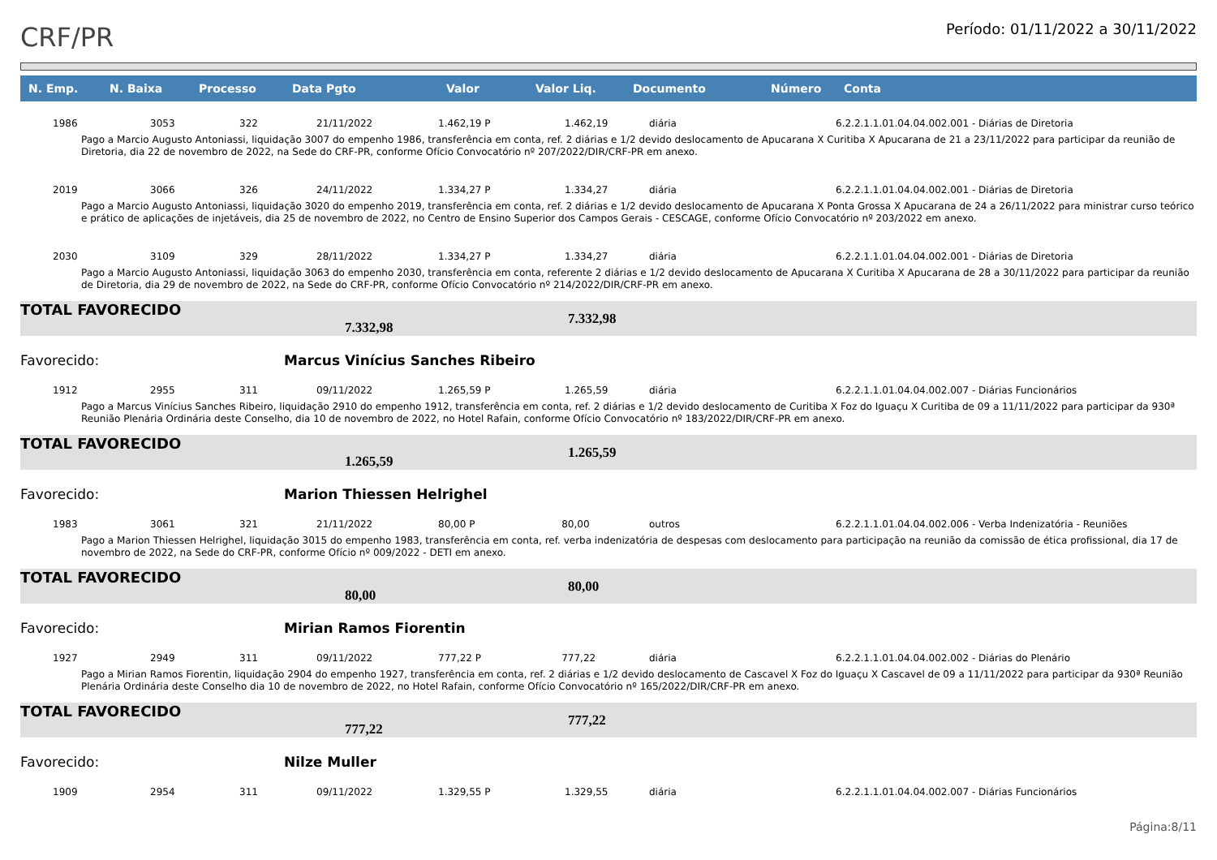CRF/PR
Período: 01/11/2022 a 30/11/2022
| N. Emp. | N. Baixa | Processo | Data Pgto | Valor | Valor Liq. | Documento | Número | Conta |
| --- | --- | --- | --- | --- | --- | --- | --- | --- |
| 1986 | 3053 | 322 | 21/11/2022 | 1.462,19 P 1.462,19 | | diária | | 6.2.2.1.1.01.04.04.002.001 - Diárias de Diretoria |
| Pago a Marcio Augusto Antoniassi, liquidação 3007 do empenho 1986, transferência em conta, ref. 2 diárias e 1/2 devido deslocamento de Apucarana X Curitiba X Apucarana de 21 a 23/11/2022 para participar da reunião de Diretoria, dia 22 de novembro de 2022, na Sede do CRF-PR, conforme Ofício Convocatório nº 207/2022/DIR/CRF-PR em anexo. | | | | | | | | |
| 2019 | 3066 | 326 | 24/11/2022 | 1.334,27 P 1.334,27 | | diária | | 6.2.2.1.1.01.04.04.002.001 - Diárias de Diretoria |
| Pago a Marcio Augusto Antoniassi, liquidação 3020 do empenho 2019, transferência em conta, ref. 2 diárias e 1/2 devido deslocamento de Apucarana X Ponta Grossa X Apucarana de 24 a 26/11/2022 para ministrar curso teórico e prático de aplicações de injetáveis, dia 25 de novembro de 2022, no Centro de Ensino Superior dos Campos Gerais - CESCAGE, conforme Ofício Convocatório nº 203/2022 em anexo. | | | | | | | | |
| 2030 | 3109 | 329 | 28/11/2022 | 1.334,27 P 1.334,27 | | diária | | 6.2.2.1.1.01.04.04.002.001 - Diárias de Diretoria |
| Pago a Marcio Augusto Antoniassi, liquidação 3063 do empenho 2030, transferência em conta, referente 2 diárias e 1/2 devido deslocamento de Apucarana X Curitiba X Apucarana de 28 a 30/11/2022 para participar da reunião de Diretoria, dia 29 de novembro de 2022, na Sede do CRF-PR, conforme Ofício Convocatório nº 214/2022/DIR/CRF-PR em anexo. | | | | | | | | |
| TOTAL FAVORECIDO 7.332,98 | | | | | 7.332,98 | | | |
| Favorecido: | | | Marcus Vinícius Sanches Ribeiro | | | | | |
| 1912 | 2955 | 311 | 09/11/2022 | 1.265,59 P 1.265,59 | | diária | | 6.2.2.1.1.01.04.04.002.007 - Diárias Funcionários |
| Pago a Marcus Vinícius Sanches Ribeiro, liquidação 2910 do empenho 1912, transferência em conta, ref. 2 diárias e 1/2 devido deslocamento de Curitiba X Foz do Iguaçu X Curitiba de 09 a 11/11/2022 para participar da 930ª Reunião Plenária Ordinária deste Conselho, dia 10 de novembro de 2022, no Hotel Rafain, conforme Ofício Convocatório nº 183/2022/DIR/CRF-PR em anexo. | | | | | | | | |
| TOTAL FAVORECIDO 1.265,59 | | | | | 1.265,59 | | | |
| Favorecido: | | | Marion Thiessen Helrighel | | | | | |
| 1983 | 3061 | 321 | 21/11/2022 | 80,00 P 80,00 | | outros | | 6.2.2.1.1.01.04.04.002.006 - Verba Indenizatória - Reuniões |
| Pago a Marion Thiessen Helrighel, liquidação 3015 do empenho 1983, transferência em conta, ref. verba indenizatória de despesas com deslocamento para participação na reunião da comissão de ética profissional, dia 17 de novembro de 2022, na Sede do CRF-PR, conforme Ofício nº 009/2022 - DETI em anexo. | | | | | | | | |
| TOTAL FAVORECIDO 80,00 | | | | | 80,00 | | | |
| Favorecido: | | | Mirian Ramos Fiorentin | | | | | |
| 1927 | 2949 | 311 | 09/11/2022 | 777,22 P 777,22 | | diária | | 6.2.2.1.1.01.04.04.002.002 - Diárias do Plenário |
| Pago a Mirian Ramos Fiorentin, liquidação 2904 do empenho 1927, transferência em conta, ref. 2 diárias e 1/2 devido deslocamento de Cascavel X Foz do Iguaçu X Cascavel de 09 a 11/11/2022 para participar da 930ª Reunião Plenária Ordinária deste Conselho dia 10 de novembro de 2022, no Hotel Rafain, conforme Ofício Convocatório nº 165/2022/DIR/CRF-PR em anexo. | | | | | | | | |
| TOTAL FAVORECIDO 777,22 | | | | | 777,22 | | | |
| Favorecido: | | | Nilze Muller | | | | | |
| 1909 | 2954 | 311 | 09/11/2022 | 1.329,55 P 1.329,55 | | diária | | 6.2.2.1.1.01.04.04.002.007 - Diárias Funcionários |
Página:8/11